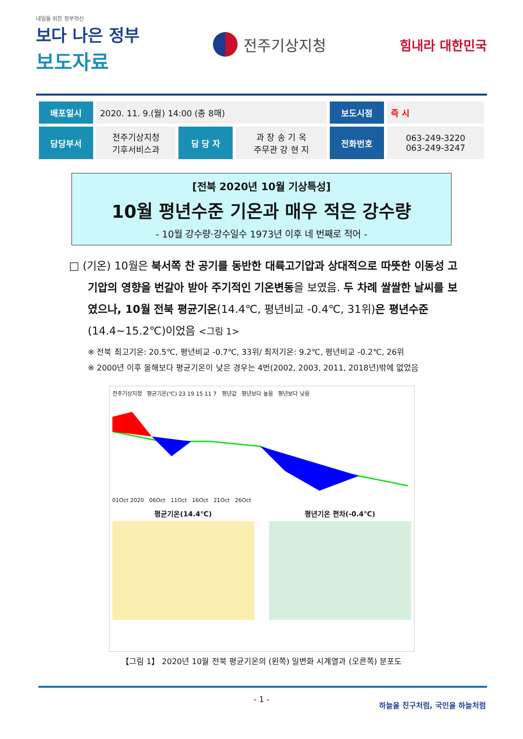내일을 위한 정부혁신
보다 나은 정부
보도자료
전주기상지청
힘내라 대한민국
| 배포일시 | 2020. 11. 9.(월) 14:00 (총 8매) | | | 보도시점 | 즉 시 |
| 담당부서 | 전주기상지청 기후서비스과 | 담 당 자 | 과 장 송 기 옥 주무관 강 현 지 | 전화번호 | 063-249-3220 063-249-3247 |
[전북 2020년 10월 기상특성]
10월 평년수준 기온과 매우 적은 강수량
- 10월 강수량·강수일수 1973년 이후 네 번째로 적어 -
□ (기온) 10월은 북서쪽 찬 공기를 동반한 대륙고기압과 상대적으로 따뜻한 이동성 고기압의 영향을 번갈아 받아 주기적인 기온변동을 보였음. 두 차례 쌀쌀한 날씨를 보였으나, 10월 전북 평균기온(14.4℃, 평년비교 -0.4℃, 31위)은 평년수준(14.4~15.2℃)이었음 <그림 1>
※ 전북 최고기온: 20.5℃, 평년비교 -0.7℃, 33위/ 최저기온: 9.2℃, 평년비교 -0.2℃, 26위
※ 2000년 이후 올해보다 평균기온이 낮은 경우는 4번(2002, 2003, 2011, 2018년)밖에 없었음
전주기상지청 평균기온(℃) 23 19 15 11 7 평년값 평년보다 높음 평년보다 낮음
01Oct 2020 06Oct 11Oct 16Oct 21Oct 26Oct
평균기온(14.4℃) 평년기온 편차(-0.4℃)
【그림 1】 2020년 10월 전북 평균기온의 (왼쪽) 일변화 시계열과 (오른쪽) 분포도
- 1 -
하늘을 친구처럼, 국민을 하늘처럼